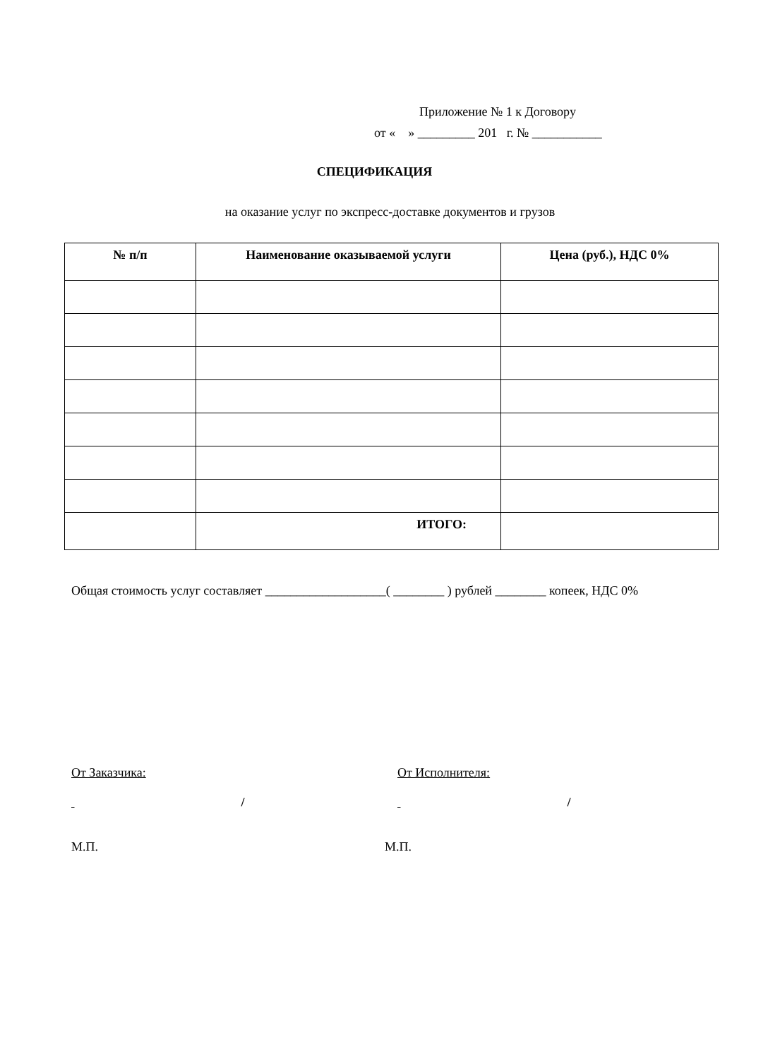Приложение № 1 к Договору
от « » _________ 201 г. № ___________
СПЕЦИФИКАЦИЯ
на оказание услуг по экспресс-доставке документов и грузов
| № п/п | Наименование оказываемой услуги | Цена (руб.), НДС 0% |
| --- | --- | --- |
| | ИТОГО: | |
Общая стоимость услуг составляет ___________________( ________ ) рублей ________ копеек, НДС 0%
От Заказчика:
/
М.П.
От Исполнителя:
/
М.П.